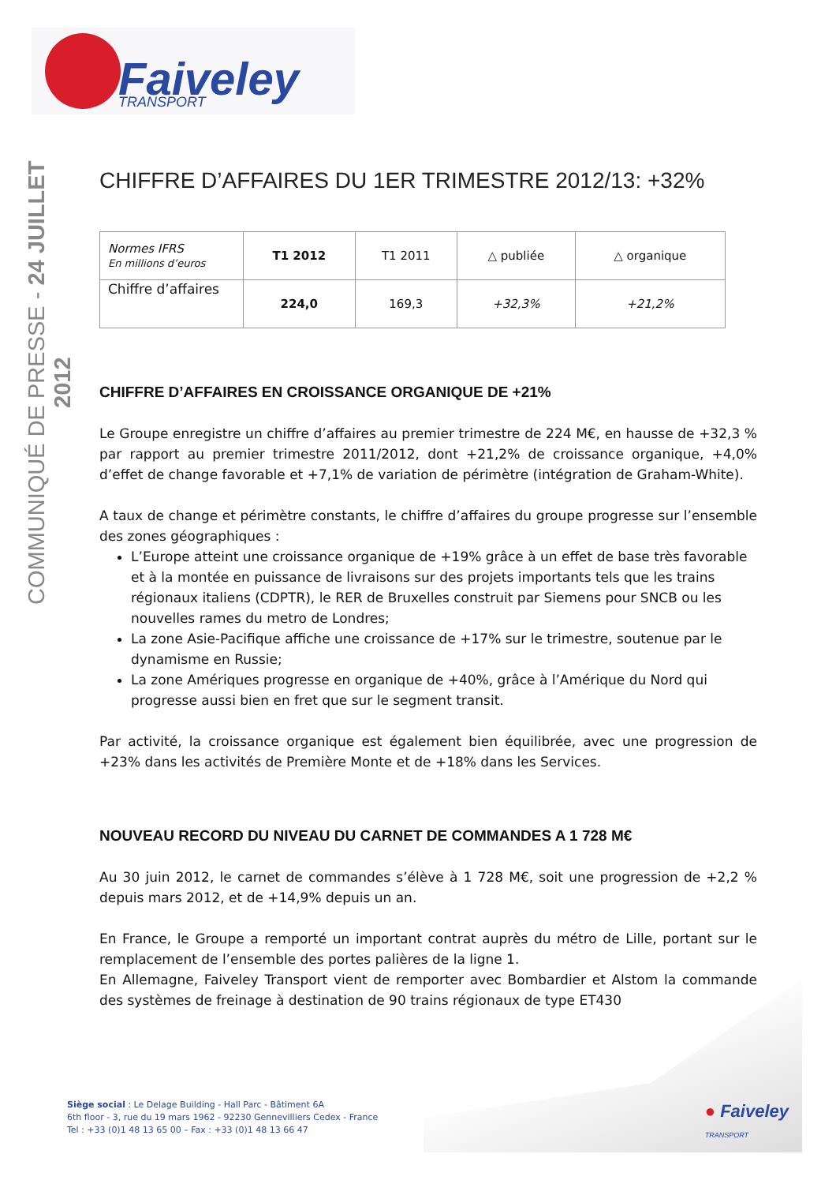Faiveley
TRANSPORT
COMMUNIQUÉ DE PRESSE - 24 JUILLET 2012
CHIFFRE D’AFFAIRES DU 1ER TRIMESTRE 2012/13: +32%
| Normes IFRS En millions d’euros | T1 2012 | T1 2011 | △ publiée | △ organique |
| Chiffre d’affaires | 224,0 | 169,3 | +32,3% | +21,2% |
CHIFFRE D’AFFAIRES EN CROISSANCE ORGANIQUE DE +21%
Le Groupe enregistre un chiffre d’affaires au premier trimestre de 224 M€, en hausse de +32,3 % par rapport au premier trimestre 2011/2012, dont +21,2% de croissance organique, +4,0% d’effet de change favorable et +7,1% de variation de périmètre (intégration de Graham-White).
A taux de change et périmètre constants, le chiffre d’affaires du groupe progresse sur l’ensemble des zones géographiques :
L’Europe atteint une croissance organique de +19% grâce à un effet de base très favorable et à la montée en puissance de livraisons sur des projets importants tels que les trains régionaux italiens (CDPTR), le RER de Bruxelles construit par Siemens pour SNCB ou les nouvelles rames du metro de Londres;
La zone Asie-Pacifique affiche une croissance de +17% sur le trimestre, soutenue par le dynamisme en Russie;
La zone Amériques progresse en organique de +40%, grâce à l’Amérique du Nord qui progresse aussi bien en fret que sur le segment transit.
Par activité, la croissance organique est également bien équilibrée, avec une progression de +23% dans les activités de Première Monte et de +18% dans les Services.
NOUVEAU RECORD DU NIVEAU DU CARNET DE COMMANDES A 1 728 M€
Au 30 juin 2012, le carnet de commandes s’élève à 1 728 M€, soit une progression de +2,2 % depuis mars 2012, et de +14,9% depuis un an.
En France, le Groupe a remporté un important contrat auprès du métro de Lille, portant sur le remplacement de l’ensemble des portes palières de la ligne 1.
En Allemagne, Faiveley Transport vient de remporter avec Bombardier et Alstom la commande des systèmes de freinage à destination de 90 trains régionaux de type ET430
Siège social : Le Delage Building - Hall Parc - Bâtiment 6A
6th floor - 3, rue du 19 mars 1962 - 92230 Gennevilliers Cedex - France
Tel : +33 (0)1 48 13 65 00 – Fax : +33 (0)1 48 13 66 47
● Faiveley
TRANSPORT